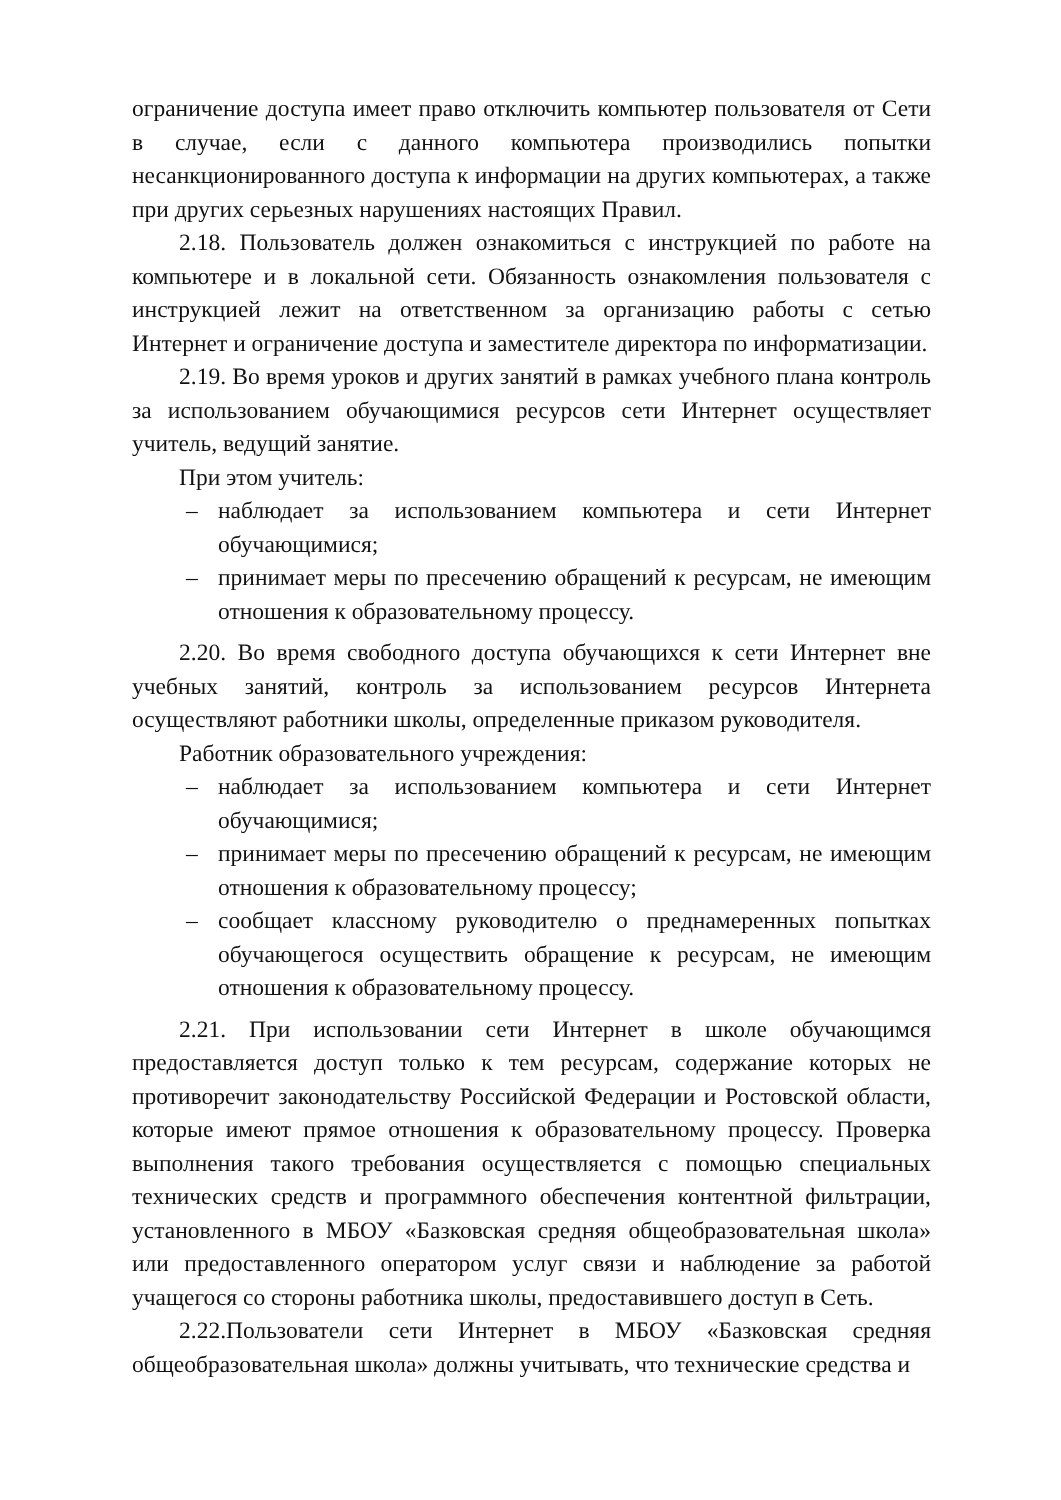ограничение доступа имеет право отключить компьютер пользователя от Сети в случае, если с данного компьютера производились попытки несанкционированного доступа к информации на других компьютерах, а также при других серьезных нарушениях настоящих Правил.
2.18. Пользователь должен ознакомиться с инструкцией по работе на компьютере и в локальной сети. Обязанность ознакомления пользователя с инструкцией лежит на ответственном за организацию работы с сетью Интернет и ограничение доступа и заместителе директора по информатизации.
2.19. Во время уроков и других занятий в рамках учебного плана контроль за использованием обучающимися ресурсов сети Интернет осуществляет учитель, ведущий занятие.
При этом учитель:
– наблюдает за использованием компьютера и сети Интернет обучающимися;
– принимает меры по пресечению обращений к ресурсам, не имеющим отношения к образовательному процессу.
2.20. Во время свободного доступа обучающихся к сети Интернет вне учебных занятий, контроль за использованием ресурсов Интернета осуществляют работники школы, определенные приказом руководителя.
Работник образовательного учреждения:
– наблюдает за использованием компьютера и сети Интернет обучающимися;
– принимает меры по пресечению обращений к ресурсам, не имеющим отношения к образовательному процессу;
– сообщает классному руководителю о преднамеренных попытках обучающегося осуществить обращение к ресурсам, не имеющим отношения к образовательному процессу.
2.21. При использовании сети Интернет в школе обучающимся предоставляется доступ только к тем ресурсам, содержание которых не противоречит законодательству Российской Федерации и Ростовской области, которые имеют прямое отношения к образовательному процессу. Проверка выполнения такого требования осуществляется с помощью специальных технических средств и программного обеспечения контентной фильтрации, установленного в МБОУ «Базковская средняя общеобразовательная школа» или предоставленного оператором услуг связи и наблюдение за работой учащегося со стороны работника школы, предоставившего доступ в Сеть.
2.22.Пользователи сети Интернет в МБОУ «Базковская средняя общеобразовательная школа» должны учитывать, что технические средства и